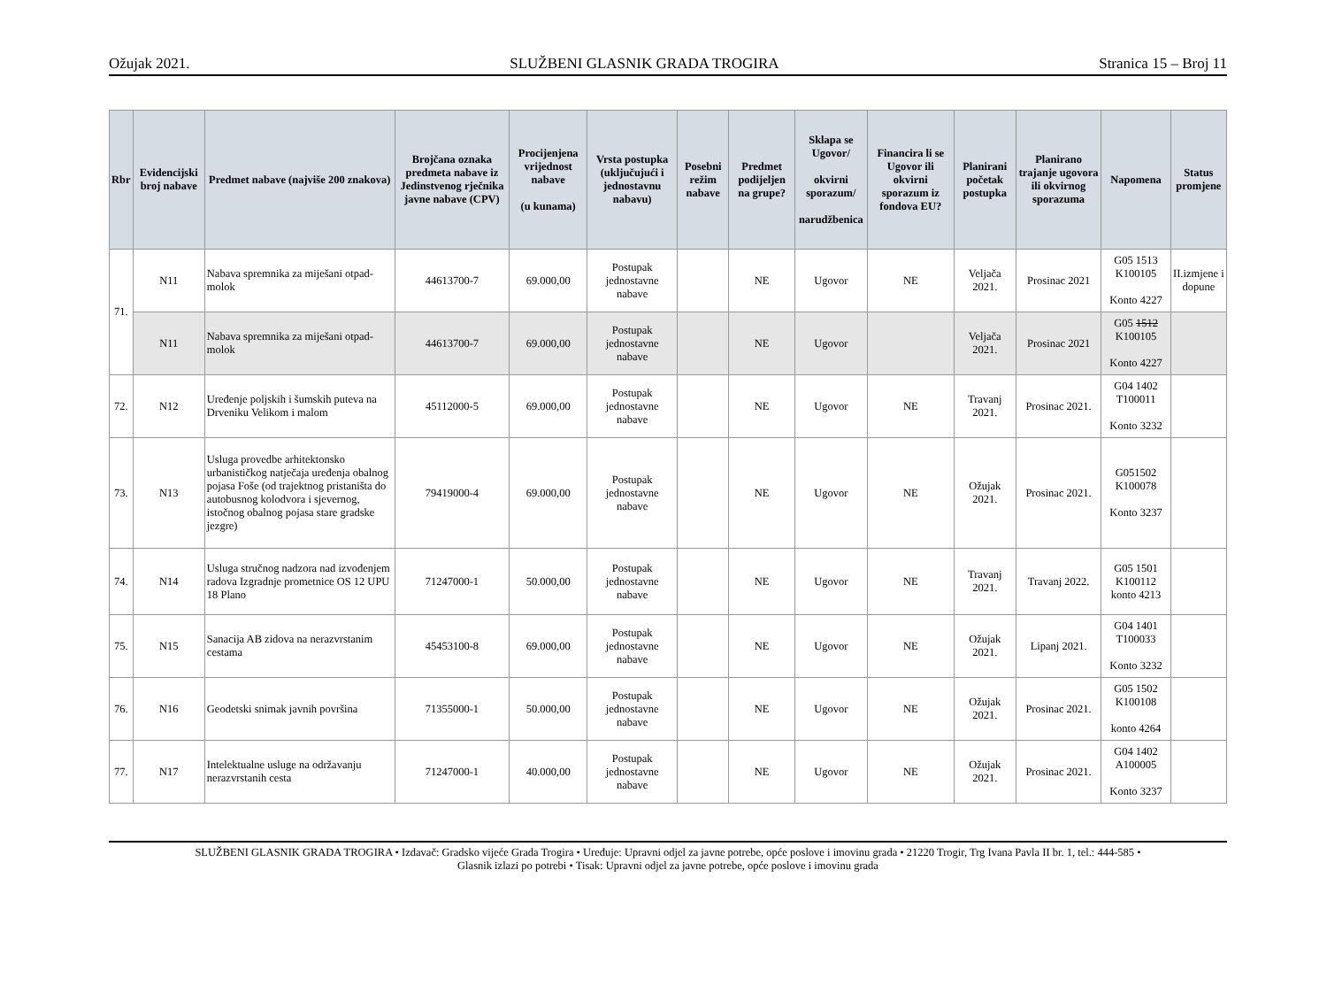Ožujak 2021. SLUŽBENI GLASNIK GRADA TROGIRA Stranica 15 – Broj 11
| Rbr | Evidencijski broj nabave | Predmet nabave (najviše 200 znakova) | Brojčana oznaka predmeta nabave iz Jedinstvenog rječnika javne nabave (CPV) | Procijenjena vrijednost nabave (u kunama) | Vrsta postupka (uključujući i jednostavnu nabavu) | Posebni režim nabave | Predmet podijeljen na grupe? | Sklapa se Ugovor/ okvirni sporazum/ narudžbenica | Financira li se Ugovor ili okvirni sporazum iz fondova EU? | Planirani početak postupka | Planirano trajanje ugovora ili okvirnog sporazuma | Napomena | Status promjene |
| --- | --- | --- | --- | --- | --- | --- | --- | --- | --- | --- | --- | --- | --- |
| 71. | N11 | Nabava spremnika za miješani otpad-molok | 44613700-7 | 69.000,00 | Postupak jednostavne nabave | | NE | Ugovor | NE | Veljača 2021. | Prosinac 2021 | G05 1513 K100105 Konto 4227 | II.izmjene i dopune |
| | N11 | Nabava spremnika za miješani otpad-molok | 44613700-7 | 69.000,00 | Postupak jednostavne nabave | | NE | Ugovor | | Veljača 2021. | Prosinac 2021 | G05 1512 K100105 Konto 4227 | |
| 72. | N12 | Uređenje poljskih i šumskih puteva na Drveniku Velikom i malom | 45112000-5 | 69.000,00 | Postupak jednostavne nabave | | NE | Ugovor | NE | Travanj 2021. | Prosinac 2021. | G04 1402 T100011 Konto 3232 | |
| 73. | N13 | Usluga provedbe arhitektonsko urbanističkog natječaja uređenja obalnog pojasa Foše (od trajektnog pristaništa do autobusnog kolodvora i sjevernog, istočnog obalnog pojasa stare gradske jezgre) | 79419000-4 | 69.000,00 | Postupak jednostavne nabave | | NE | Ugovor | NE | Ožujak 2021. | Prosinac 2021. | G051502 K100078 Konto 3237 | |
| 74. | N14 | Usluga stručnog nadzora nad izvođenjem radova Izgradnje prometnice OS 12 UPU 18 Plano | 71247000-1 | 50.000,00 | Postupak jednostavne nabave | | NE | Ugovor | NE | Travanj 2021. | Travanj 2022. | G05 1501 K100112 konto 4213 | |
| 75. | N15 | Sanacija AB zidova na nerazvrstanim cestama | 45453100-8 | 69.000,00 | Postupak jednostavne nabave | | NE | Ugovor | NE | Ožujak 2021. | Lipanj 2021. | G04 1401 T100033 Konto 3232 | |
| 76. | N16 | Geodetski snimak javnih površina | 71355000-1 | 50.000,00 | Postupak jednostavne nabave | | NE | Ugovor | NE | Ožujak 2021. | Prosinac 2021. | G05 1502 K100108 konto 4264 | |
| 77. | N17 | Intelektualne usluge na održavanju nerazvrstanih cesta | 71247000-1 | 40.000,00 | Postupak jednostavne nabave | | NE | Ugovor | NE | Ožujak 2021. | Prosinac 2021. | G04 1402 A100005 Konto 3237 | |
SLUŽBENI GLASNIK GRADA TROGIRA • Izdavač: Gradsko vijeće Grada Trogira • Uređuje: Upravni odjel za javne potrebe, opće poslove i imovinu grada • 21220 Trogir, Trg Ivana Pavla II br. 1, tel.: 444-585 •
Glasnik izlazi po potrebi • Tisak: Upravni odjel za javne potrebe, opće poslove i imovinu grada